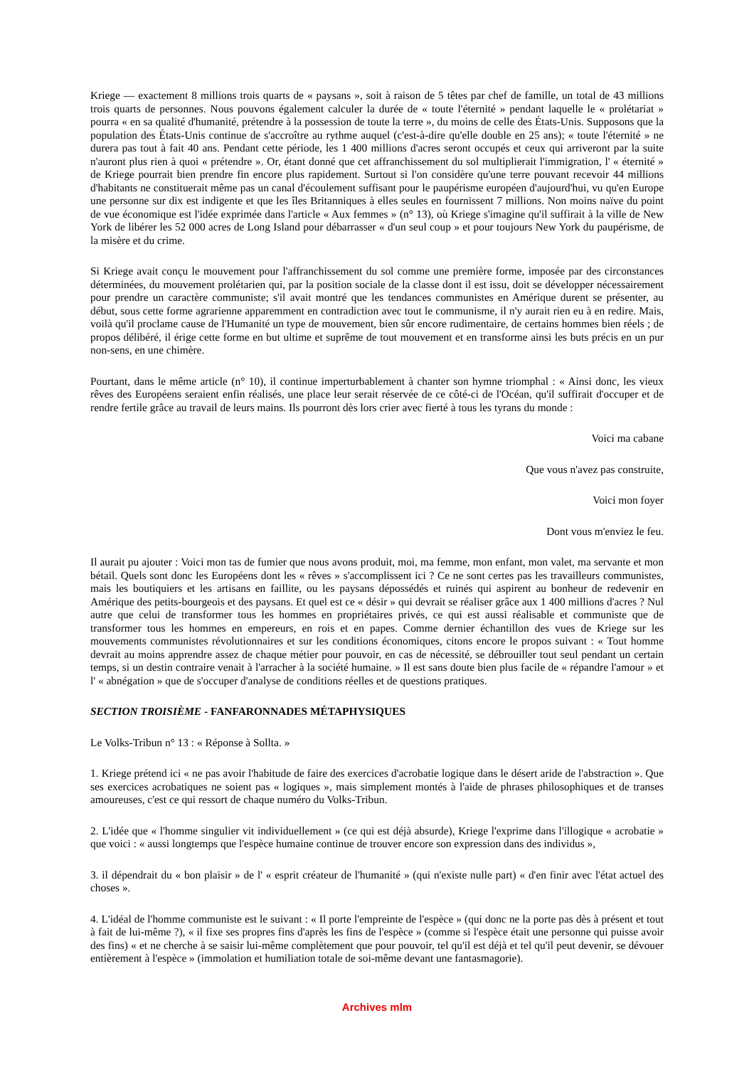Kriege — exactement 8 millions trois quarts de « paysans », soit à raison de 5 têtes par chef de famille, un total de 43 millions trois quarts de personnes. Nous pouvons également calculer la durée de « toute l'éternité » pendant laquelle le « prolétariat » pourra « en sa qualité d'humanité, prétendre à la possession de toute la terre », du moins de celle des États-Unis. Supposons que la population des États-Unis continue de s'accroître au rythme auquel (c'est-à-dire qu'elle double en 25 ans); « toute l'éternité » ne durera pas tout à fait 40 ans. Pendant cette période, les 1 400 millions d'acres seront occupés et ceux qui arriveront par la suite n'auront plus rien à quoi « prétendre ». Or, étant donné que cet affranchissement du sol multiplierait l'immigration, l' « éternité » de Kriege pourrait bien prendre fin encore plus rapidement. Surtout si l'on considère qu'une terre pouvant recevoir 44 millions d'habitants ne constituerait même pas un canal d'écoulement suffisant pour le paupérisme européen d'aujourd'hui, vu qu'en Europe une personne sur dix est indigente et que les îles Britanniques à elles seules en fournissent 7 millions. Non moins naïve du point de vue économique est l'idée exprimée dans l'article « Aux femmes » (n° 13), où Kriege s'imagine qu'il suffirait à la ville de New York de libérer les 52 000 acres de Long Island pour débarrasser « d'un seul coup » et pour toujours New York du paupérisme, de la misère et du crime.
Si Kriege avait conçu le mouvement pour l'affranchissement du sol comme une première forme, imposée par des circonstances déterminées, du mouvement prolétarien qui, par la position sociale de la classe dont il est issu, doit se développer nécessairement pour prendre un caractère communiste; s'il avait montré que les tendances communistes en Amérique durent se présenter, au début, sous cette forme agrarienne apparemment en contradiction avec tout le communisme, il n'y aurait rien eu à en redire. Mais, voilà qu'il proclame cause de l'Humanité un type de mouvement, bien sûr encore rudimentaire, de certains hommes bien réels ; de propos délibéré, il érige cette forme en but ultime et suprême de tout mouvement et en transforme ainsi les buts précis en un pur non-sens, en une chimère.
Pourtant, dans le même article (n° 10), il continue imperturbablement à chanter son hymne triomphal : « Ainsi donc, les vieux rêves des Européens seraient enfin réalisés, une place leur serait réservée de ce côté-ci de l'Océan, qu'il suffirait d'occuper et de rendre fertile grâce au travail de leurs mains. Ils pourront dès lors crier avec fierté à tous les tyrans du monde :
Voici ma cabane
Que vous n'avez pas construite,
Voici mon foyer
Dont vous m'enviez le feu.
Il aurait pu ajouter : Voici mon tas de fumier que nous avons produit, moi, ma femme, mon enfant, mon valet, ma servante et mon bétail. Quels sont donc les Européens dont les « rêves » s'accomplissent ici ? Ce ne sont certes pas les travailleurs communistes, mais les boutiquiers et les artisans en faillite, ou les paysans dépossédés et ruinés qui aspirent au bonheur de redevenir en Amérique des petits-bourgeois et des paysans. Et quel est ce « désir » qui devrait se réaliser grâce aux 1 400 millions d'acres ? Nul autre que celui de transformer tous les hommes en propriétaires privés, ce qui est aussi réalisable et communiste que de transformer tous les hommes en empereurs, en rois et en papes. Comme dernier échantillon des vues de Kriege sur les mouvements communistes révolutionnaires et sur les conditions économiques, citons encore le propos suivant : « Tout homme devrait au moins apprendre assez de chaque métier pour pouvoir, en cas de nécessité, se débrouiller tout seul pendant un certain temps, si un destin contraire venait à l'arracher à la société humaine. » Il est sans doute bien plus facile de « répandre l'amour » et l' « abnégation » que de s'occuper d'analyse de conditions réelles et de questions pratiques.
SECTION TROISIÈME - FANFARONNADES MÉTAPHYSIQUES
Le Volks-Tribun n° 13 : « Réponse à Sollta. »
1. Kriege prétend ici « ne pas avoir l'habitude de faire des exercices d'acrobatie logique dans le désert aride de l'abstraction ». Que ses exercices acrobatiques ne soient pas « logiques », mais simplement montés à l'aide de phrases philosophiques et de transes amoureuses, c'est ce qui ressort de chaque numéro du Volks-Tribun.
2. L'idée que « l'homme singulier vit individuellement » (ce qui est déjà absurde), Kriege l'exprime dans l'illogique « acrobatie » que voici : « aussi longtemps que l'espèce humaine continue de trouver encore son expression dans des individus »,
3. il dépendrait du « bon plaisir » de l' « esprit créateur de l'humanité » (qui n'existe nulle part) « d'en finir avec l'état actuel des choses ».
4. L'idéal de l'homme communiste est le suivant : « Il porte l'empreinte de l'espèce » (qui donc ne la porte pas dès à présent et tout à fait de lui-même ?), « il fixe ses propres fins d'après les fins de l'espèce » (comme si l'espèce était une personne qui puisse avoir des fins) « et ne cherche à se saisir lui-même complètement que pour pouvoir, tel qu'il est déjà et tel qu'il peut devenir, se dévouer entièrement à l'espèce » (immolation et humiliation totale de soi-même devant une fantasmagorie).
Archives mlm